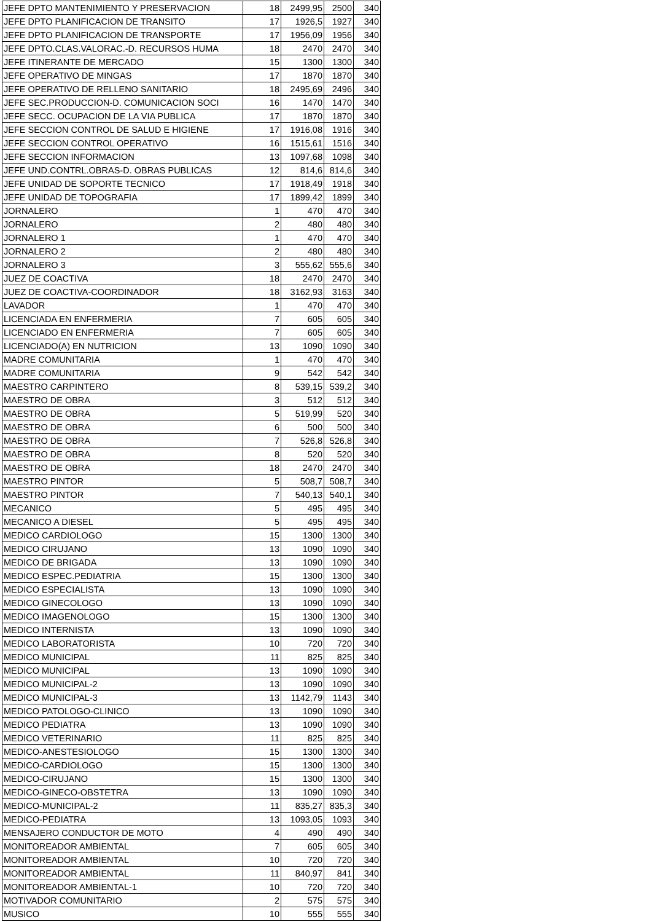| JEFE DPTO MANTENIMIENTO Y PRESERVACION | 18 | 2499,95 | 2500 | 340 |
| JEFE DPTO PLANIFICACION DE TRANSITO | 17 | 1926,5 | 1927 | 340 |
| JEFE DPTO PLANIFICACION DE TRANSPORTE | 17 | 1956,09 | 1956 | 340 |
| JEFE DPTO.CLAS.VALORAC.-D. RECURSOS HUMA | 18 | 2470 | 2470 | 340 |
| JEFE ITINERANTE DE MERCADO | 15 | 1300 | 1300 | 340 |
| JEFE OPERATIVO DE MINGAS | 17 | 1870 | 1870 | 340 |
| JEFE OPERATIVO DE RELLENO SANITARIO | 18 | 2495,69 | 2496 | 340 |
| JEFE SEC.PRODUCCION-D. COMUNICACION SOCI | 16 | 1470 | 1470 | 340 |
| JEFE SECC. OCUPACION DE LA VIA PUBLICA | 17 | 1870 | 1870 | 340 |
| JEFE SECCION CONTROL DE SALUD E HIGIENE | 17 | 1916,08 | 1916 | 340 |
| JEFE SECCION CONTROL OPERATIVO | 16 | 1515,61 | 1516 | 340 |
| JEFE SECCION INFORMACION | 13 | 1097,68 | 1098 | 340 |
| JEFE UND.CONTRL.OBRAS-D. OBRAS PUBLICAS | 12 | 814,6 | 814,6 | 340 |
| JEFE UNIDAD DE SOPORTE TECNICO | 17 | 1918,49 | 1918 | 340 |
| JEFE UNIDAD DE TOPOGRAFIA | 17 | 1899,42 | 1899 | 340 |
| JORNALERO | 1 | 470 | 470 | 340 |
| JORNALERO | 2 | 480 | 480 | 340 |
| JORNALERO 1 | 1 | 470 | 470 | 340 |
| JORNALERO 2 | 2 | 480 | 480 | 340 |
| JORNALERO 3 | 3 | 555,62 | 555,6 | 340 |
| JUEZ DE COACTIVA | 18 | 2470 | 2470 | 340 |
| JUEZ DE COACTIVA-COORDINADOR | 18 | 3162,93 | 3163 | 340 |
| LAVADOR | 1 | 470 | 470 | 340 |
| LICENCIADA EN ENFERMERIA | 7 | 605 | 605 | 340 |
| LICENCIADO EN ENFERMERIA | 7 | 605 | 605 | 340 |
| LICENCIADO(A) EN NUTRICION | 13 | 1090 | 1090 | 340 |
| MADRE COMUNITARIA | 1 | 470 | 470 | 340 |
| MADRE COMUNITARIA | 9 | 542 | 542 | 340 |
| MAESTRO CARPINTERO | 8 | 539,15 | 539,2 | 340 |
| MAESTRO DE OBRA | 3 | 512 | 512 | 340 |
| MAESTRO DE OBRA | 5 | 519,99 | 520 | 340 |
| MAESTRO DE OBRA | 6 | 500 | 500 | 340 |
| MAESTRO DE OBRA | 7 | 526,8 | 526,8 | 340 |
| MAESTRO DE OBRA | 8 | 520 | 520 | 340 |
| MAESTRO DE OBRA | 18 | 2470 | 2470 | 340 |
| MAESTRO PINTOR | 5 | 508,7 | 508,7 | 340 |
| MAESTRO PINTOR | 7 | 540,13 | 540,1 | 340 |
| MECANICO | 5 | 495 | 495 | 340 |
| MECANICO A DIESEL | 5 | 495 | 495 | 340 |
| MEDICO CARDIOLOGO | 15 | 1300 | 1300 | 340 |
| MEDICO CIRUJANO | 13 | 1090 | 1090 | 340 |
| MEDICO DE BRIGADA | 13 | 1090 | 1090 | 340 |
| MEDICO ESPEC.PEDIATRIA | 15 | 1300 | 1300 | 340 |
| MEDICO ESPECIALISTA | 13 | 1090 | 1090 | 340 |
| MEDICO GINECOLOGO | 13 | 1090 | 1090 | 340 |
| MEDICO IMAGENOLOGO | 15 | 1300 | 1300 | 340 |
| MEDICO INTERNISTA | 13 | 1090 | 1090 | 340 |
| MEDICO LABORATORISTA | 10 | 720 | 720 | 340 |
| MEDICO MUNICIPAL | 11 | 825 | 825 | 340 |
| MEDICO MUNICIPAL | 13 | 1090 | 1090 | 340 |
| MEDICO MUNICIPAL-2 | 13 | 1090 | 1090 | 340 |
| MEDICO MUNICIPAL-3 | 13 | 1142,79 | 1143 | 340 |
| MEDICO PATOLOGO-CLINICO | 13 | 1090 | 1090 | 340 |
| MEDICO PEDIATRA | 13 | 1090 | 1090 | 340 |
| MEDICO VETERINARIO | 11 | 825 | 825 | 340 |
| MEDICO-ANESTESIOLOGO | 15 | 1300 | 1300 | 340 |
| MEDICO-CARDIOLOGO | 15 | 1300 | 1300 | 340 |
| MEDICO-CIRUJANO | 15 | 1300 | 1300 | 340 |
| MEDICO-GINECO-OBSTETRA | 13 | 1090 | 1090 | 340 |
| MEDICO-MUNICIPAL-2 | 11 | 835,27 | 835,3 | 340 |
| MEDICO-PEDIATRA | 13 | 1093,05 | 1093 | 340 |
| MENSAJERO CONDUCTOR DE MOTO | 4 | 490 | 490 | 340 |
| MONITOREADOR AMBIENTAL | 7 | 605 | 605 | 340 |
| MONITOREADOR AMBIENTAL | 10 | 720 | 720 | 340 |
| MONITOREADOR AMBIENTAL | 11 | 840,97 | 841 | 340 |
| MONITOREADOR AMBIENTAL-1 | 10 | 720 | 720 | 340 |
| MOTIVADOR COMUNITARIO | 2 | 575 | 575 | 340 |
| MUSICO | 10 | 555 | 555 | 340 |